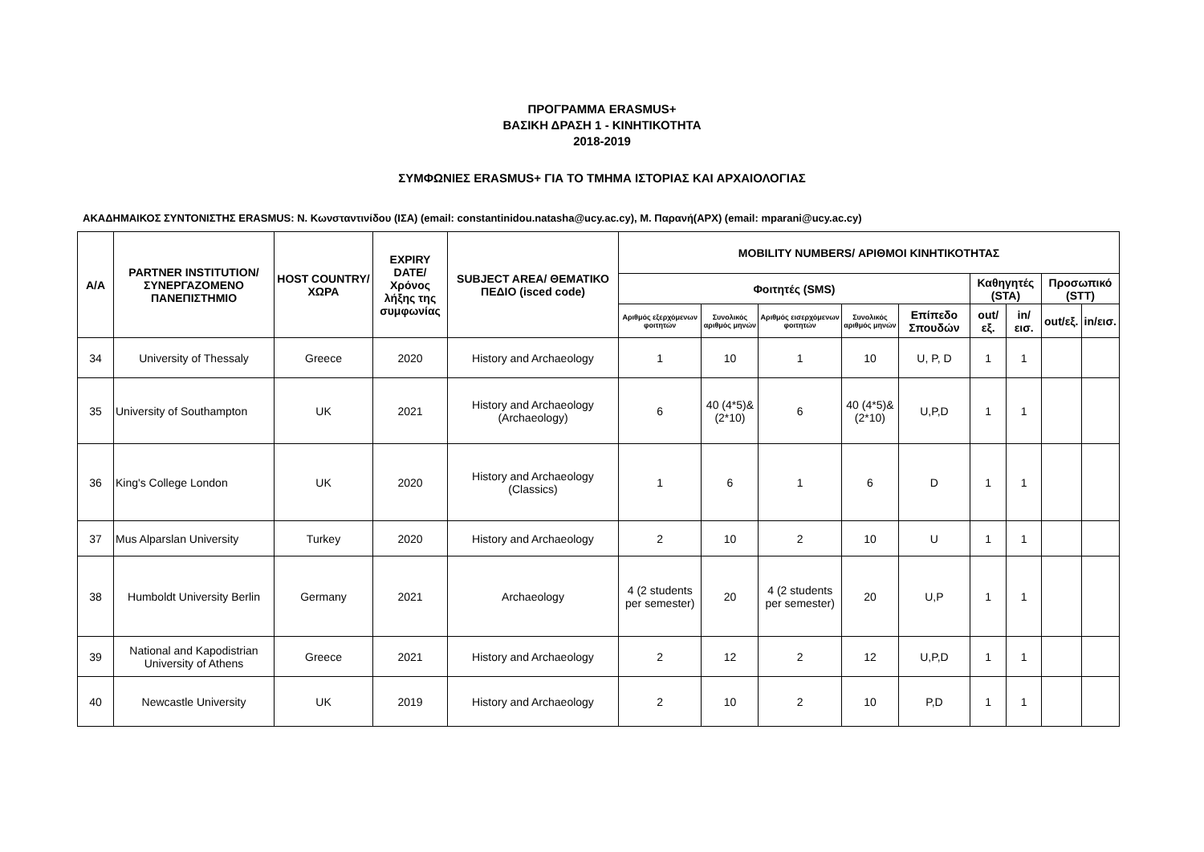ΠΡΟΓΡΑΜΜΑ ERASMUS+
ΒΑΣΙΚΗ ΔΡΑΣΗ 1 - ΚΙΝΗΤΙΚΟΤΗΤΑ
2018-2019
ΣΥΜΦΩΝΙΕΣ ERASMUS+ ΓΙΑ ΤΟ ΤΜΗΜΑ ΙΣΤΟΡΙΑΣ ΚΑΙ ΑΡΧΑΙΟΛΟΓΙΑΣ
ΑΚΑΔΗΜΑΙΚΟΣ ΣΥΝΤΟΝΙΣΤΗΣ ERASMUS: Ν. Κωνσταντινίδου (ΙΣΑ) (email: constantinidou.natasha@ucy.ac.cy), Μ. Παρανή(ΑΡΧ) (email: mparani@ucy.ac.cy)
| Α/Α | PARTNER INSTITUTION/ ΣΥΝΕΡΓΑΖΟΜΕΝΟ ΠΑΝΕΠΙΣΤΗΜΙΟ | HOST COUNTRY/ ΧΩΡΑ | EXPIRY DATE/ Χρόνος λήξης της συμφωνίας | SUBJECT AREA/ ΘΕΜΑΤΙΚΟ ΠΕΔΙΟ (isced code) | MOBILITY NUMBERS/ ΑΡΙΘΜΟΙ ΚΙΝΗΤΙΚΟΤΗΤΑΣ | | | | | | | | |
| --- | --- | --- | --- | --- | --- | --- | --- | --- | --- | --- | --- | --- | --- |
| | | | | | Φοιτητές (SMS) | | | | | Καθηγητές (STA) | | Προσωπικό (STT) | |
| | | | | | Αριθμός εξερχόμενων φοιτητών | Συνολικός αριθμός μηνών | Αριθμός εισερχόμενων φοιτητών | Συνολικός αριθμός μηνών | Επίπεδο Σπουδών | out/εξ. | in/εισ. | out/εξ. | in/εισ. |
| 34 | University of Thessaly | Greece | 2020 | History and Archaeology | 1 | 10 | 1 | 10 | U, P, D | 1 | 1 | | |
| 35 | University of Southampton | UK | 2021 | History and Archaeology (Archaeology) | 6 | 40 (4*5)& (2*10) | 6 | 40 (4*5)& (2*10) | U,P,D | 1 | 1 | | |
| 36 | King's College London | UK | 2020 | History and Archaeology (Classics) | 1 | 6 | 1 | 6 | D | 1 | 1 | | |
| 37 | Mus Alparslan University | Turkey | 2020 | History and Archaeology | 2 | 10 | 2 | 10 | U | 1 | 1 | | |
| 38 | Humboldt University Berlin | Germany | 2021 | Archaeology | 4 (2 students per semester) | 20 | 4 (2 students per semester) | 20 | U,P | 1 | 1 | | |
| 39 | National and Kapodistrian University of Athens | Greece | 2021 | History and Archaeology | 2 | 12 | 2 | 12 | U,P,D | 1 | 1 | | |
| 40 | Newcastle University | UK | 2019 | History and Archaeology | 2 | 10 | 2 | 10 | P,D | 1 | 1 | | |